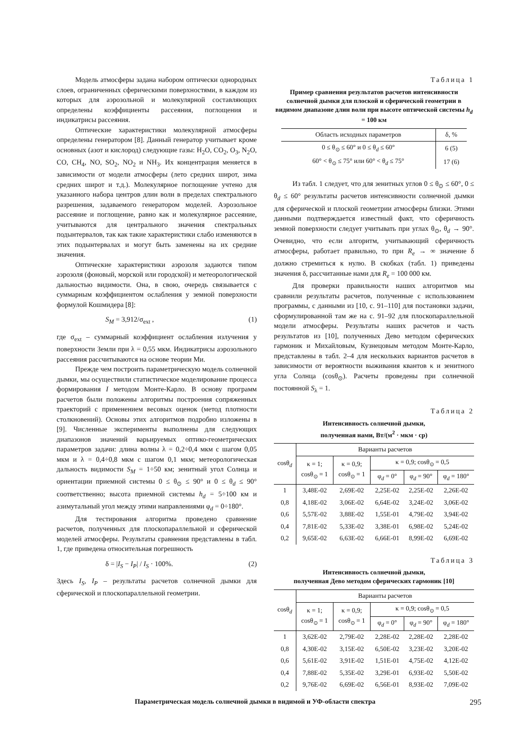Модель атмосферы задана набором оптически однородных слоев, ограниченных сферическими поверхностями, в каждом из которых для аэрозольной и молекулярной составляющих определены коэффициенты рассеяния, поглощения и индикатрисы рассеяния.
Оптические характеристики молекулярной атмосферы определены генератором [8]. Данный генератор учитывает кроме основных (азот и кислород) следующие газы: H<sub>2</sub>O, CO<sub>2</sub>, O<sub>3</sub>, N<sub>2</sub>O, CO, CH<sub>4</sub>, NO, SO<sub>2</sub>, NO<sub>2</sub> и NH<sub>3</sub>. Их концентрация меняется в зависимости от модели атмосферы (лето средних широт, зима средних широт и т.д.). Молекулярное поглощение учтено для указанного набора центров длин волн в пределах спектрального разрешения, задаваемого генератором моделей. Аэрозольное рассеяние и поглощение, равно как и молекулярное рассеяние, учитываются для центрального значения спектральных подынтервалов, так как такие характеристики слабо изменяются в этих подынтервалах и могут быть заменены на их средние значения.
Оптические характеристики аэрозоля задаются типом аэрозоля (фоновый, морской или городской) и метеорологической дальностью видимости. Она, в свою, очередь связывается с суммарным коэффициентом ослабления у земной поверхности формулой Кошмидера [8]:
S<sub>M</sub> = 3,912/σ<sub>ext</sub> , (1)
где σ<sub>ext</sub> – суммарный коэффициент ослабления излучения у поверхности Земли при λ = 0,55 мкм. Индикатрисы аэрозольного рассеяния рассчитываются на основе теории Ми.
Прежде чем построить параметрическую модель солнечной дымки, мы осуществили статистическое моделирование процесса формирования I методом Монте-Карло. В основу программ расчетов были положены алгоритмы построения сопряженных траекторий с применением весовых оценок (метод плотности столкновений). Основы этих алгоритмов подробно изложены в [9]. Численные эксперименты выполнены для следующих диапазонов значений варьируемых оптико-геометрических параметров задачи: длина волны λ = 0,2÷0,4 мкм с шагом 0,05 мкм и λ = 0,4÷0,8 мкм с шагом 0,1 мкм; метеорологическая дальность видимости S<sub>M</sub> = 1÷50 км; зенитный угол Солнца и ориентации приемной системы 0 ≤ θ<sub>⊙</sub> ≤ 90° и 0 ≤ θ<sub>d</sub> ≤ 90° соответственно; высота приемной системы h<sub>d</sub> = 5÷100 км и азимутальный угол между этими направлениями φ<sub>d</sub> = 0÷180°.
Для тестирования алгоритма проведено сравнение расчетов, полученных для плоскопараллельной и сферической моделей атмосферы. Результаты сравнения представлены в табл. 1, где приведена относительная погрешность
δ = |I<sub>S</sub> − I<sub>P</sub>| / I<sub>S</sub> · 100%. (2)
Здесь I<sub>S</sub>, I<sub>P</sub> – результаты расчетов солнечной дымки для сферической и плоскопараллельной геометрии.
Таблица 1
Пример сравнения результатов расчетов интенсивности солнечной дымки для плоской и сферической геометрии в видимом диапазоне длин волн при высоте оптической системы h<sub>d</sub> = 100 км
| Область исходных параметров | δ, % |
| --- | --- |
| 0 ≤ θ<sub>⊙</sub> ≤ 60° и 0 ≤ θ<sub>d</sub> ≤ 60° | 6 (5) |
| 60° < θ<sub>⊙</sub> ≤ 75° или 60° < θ<sub>d</sub> ≤ 75° | 17 (6) |
Из табл. 1 следует, что для зенитных углов 0 ≤ θ<sub>⊙</sub> ≤ 60°, 0 ≤ θ<sub>d</sub> ≤ 60° результаты расчетов интенсивности солнечной дымки для сферической и плоской геометрии атмосферы близки. Этими данными подтверждается известный факт, что сферичность земной поверхности следует учитывать при углах θ<sub>⊙</sub>, θ<sub>d</sub> → 90°. Очевидно, что если алгоритм, учитывающий сферичность атмосферы, работает правильно, то при R<sub>e</sub> → ∞ значение δ должно стремиться к нулю. В скобках (табл. 1) приведены значения δ, рассчитанные нами для R<sub>e</sub> = 100 000 км.
Для проверки правильности наших алгоритмов мы сравнили результаты расчетов, полученные с использованием программы, с данными из [10, с. 91–110] для постановки задачи, сформулированной там же на с. 91–92 для плоскопараллельной модели атмосферы. Результаты наших расчетов и часть результатов из [10], полученных Дево методом сферических гармоник и Михайловым, Кузнецовым методом Монте-Карло, представлены в табл. 2–4 для нескольких вариантов расчетов в зависимости от вероятности выживания квантов κ и зенитного угла Солнца (cosθ<sub>⊙</sub>). Расчеты проведены при солнечной постоянной S<sub>λ</sub> = 1.
Таблица 2
Интенсивность солнечной дымки,
полученная нами, Вт/(м<sup>2</sup> · мкм · ср)
| cosθ<sub>d</sub> | Варианты расчетов | | | | |
| --- | --- | --- | --- | --- | --- |
| | κ = 1; cosθ<sub>⊙</sub> = 1 | κ = 0,9; cosθ<sub>⊙</sub> = 1 | κ = 0,9; cosθ<sub>⊙</sub> = 0,5 | | |
| | | | φ<sub>d</sub> = 0° | φ<sub>d</sub> = 90° | φ<sub>d</sub> = 180° |
| 1 | 3,48E-02 | 2,69E-02 | 2,25E-02 | 2,25E-02 | 2,26E-02 |
| 0,8 | 4,18E-02 | 3,06E-02 | 6,64E-02 | 3,24E-02 | 3,06E-02 |
| 0,6 | 5,57E-02 | 3,88E-02 | 1,55E-01 | 4,79E-02 | 3,94E-02 |
| 0,4 | 7,81E-02 | 5,33E-02 | 3,38E-01 | 6,98E-02 | 5,24E-02 |
| 0,2 | 9,65E-02 | 6,63E-02 | 6,66E-01 | 8,99E-02 | 6,69E-02 |
Таблица 3
Интенсивность солнечной дымки,
полученная Дево методом сферических гармоник [10]
| cosθ<sub>d</sub> | Варианты расчетов | | | | |
| --- | --- | --- | --- | --- | --- |
| | κ = 1; cosθ<sub>⊙</sub> = 1 | κ = 0,9; cosθ<sub>⊙</sub> = 1 | κ = 0,9; cosθ<sub>⊙</sub> = 0,5 | | |
| | | | φ<sub>d</sub> = 0° | φ<sub>d</sub> = 90° | φ<sub>d</sub> = 180° |
| 1 | 3,62E-02 | 2,79E-02 | 2,28E-02 | 2,28E-02 | 2,28E-02 |
| 0,8 | 4,30E-02 | 3,15E-02 | 6,50E-02 | 3,23E-02 | 3,20E-02 |
| 0,6 | 5,61E-02 | 3,91E-02 | 1,51E-01 | 4,75E-02 | 4,12E-02 |
| 0,4 | 7,88E-02 | 5,35E-02 | 3,29E-01 | 6,93E-02 | 5,50E-02 |
| 0,2 | 9,76E-02 | 6,69E-02 | 6,56E-01 | 8,93E-02 | 7,09E-02 |
Параметрическая модель солнечной дымки в видимой и УФ-области спектра 295